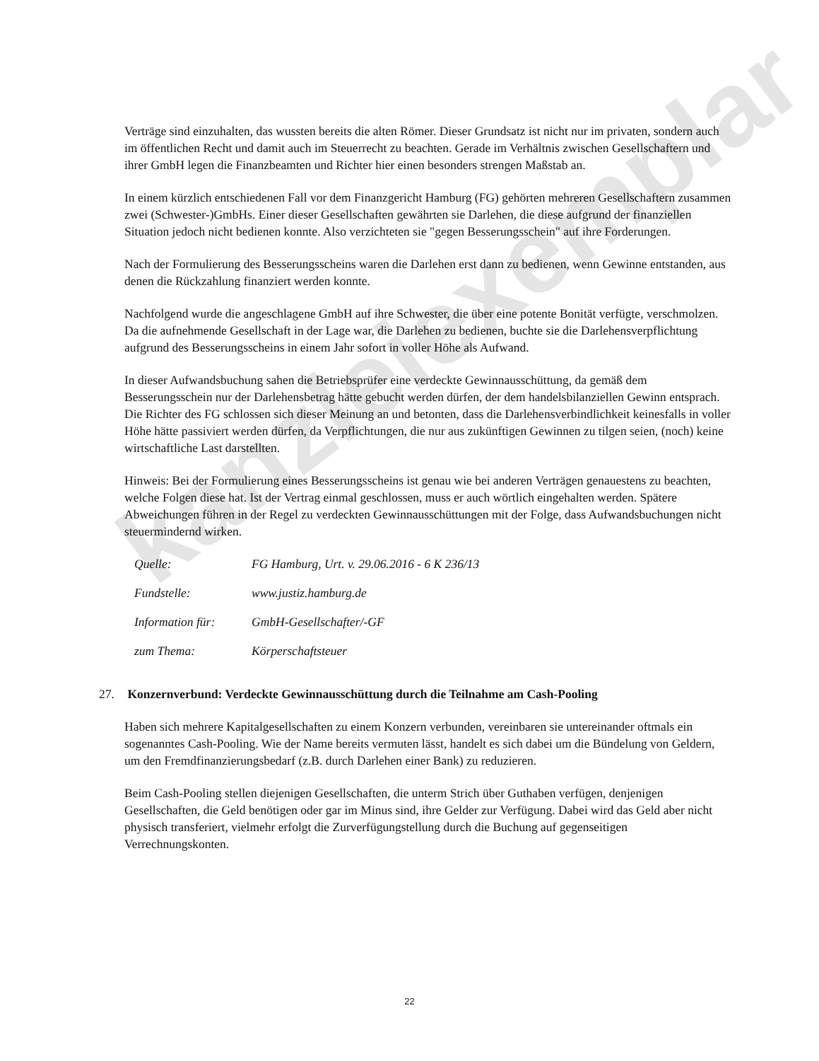kanzleiexemplar
Verträge sind einzuhalten, das wussten bereits die alten Römer. Dieser Grundsatz ist nicht nur im privaten, sondern auch im öffentlichen Recht und damit auch im Steuerrecht zu beachten. Gerade im Verhältnis zwischen Gesellschaftern und ihrer GmbH legen die Finanzbeamten und Richter hier einen besonders strengen Maßstab an.
In einem kürzlich entschiedenen Fall vor dem Finanzgericht Hamburg (FG) gehörten mehreren Gesellschaftern zusammen zwei (Schwester-)GmbHs. Einer dieser Gesellschaften gewährten sie Darlehen, die diese aufgrund der finanziellen Situation jedoch nicht bedienen konnte. Also verzichteten sie "gegen Besserungsschein" auf ihre Forderungen.
Nach der Formulierung des Besserungsscheins waren die Darlehen erst dann zu bedienen, wenn Gewinne entstanden, aus denen die Rückzahlung finanziert werden konnte.
Nachfolgend wurde die angeschlagene GmbH auf ihre Schwester, die über eine potente Bonität verfügte, verschmolzen. Da die aufnehmende Gesellschaft in der Lage war, die Darlehen zu bedienen, buchte sie die Darlehensverpflichtung aufgrund des Besserungsscheins in einem Jahr sofort in voller Höhe als Aufwand.
In dieser Aufwandsbuchung sahen die Betriebsprüfer eine verdeckte Gewinnausschüttung, da gemäß dem Besserungsschein nur der Darlehensbetrag hätte gebucht werden dürfen, der dem handelsbilanziellen Gewinn entsprach. Die Richter des FG schlossen sich dieser Meinung an und betonten, dass die Darlehensverbindlichkeit keinesfalls in voller Höhe hätte passiviert werden dürfen, da Verpflichtungen, die nur aus zukünftigen Gewinnen zu tilgen seien, (noch) keine wirtschaftliche Last darstellten.
Hinweis: Bei der Formulierung eines Besserungsscheins ist genau wie bei anderen Verträgen genauestens zu beachten, welche Folgen diese hat. Ist der Vertrag einmal geschlossen, muss er auch wörtlich eingehalten werden. Spätere Abweichungen führen in der Regel zu verdeckten Gewinnausschüttungen mit der Folge, dass Aufwandsbuchungen nicht steuermindernd wirken.
Quelle: FG Hamburg, Urt. v. 29.06.2016 - 6 K 236/13
Fundstelle: www.justiz.hamburg.de
Information für: GmbH-Gesellschafter/-GF
zum Thema: Körperschaftsteuer
27. Konzernverbund: Verdeckte Gewinnausschüttung durch die Teilnahme am Cash-Pooling
Haben sich mehrere Kapitalgesellschaften zu einem Konzern verbunden, vereinbaren sie untereinander oftmals ein sogenanntes Cash-Pooling. Wie der Name bereits vermuten lässt, handelt es sich dabei um die Bündelung von Geldern, um den Fremdfinanzierungsbedarf (z.B. durch Darlehen einer Bank) zu reduzieren.
Beim Cash-Pooling stellen diejenigen Gesellschaften, die unterm Strich über Guthaben verfügen, denjenigen Gesellschaften, die Geld benötigen oder gar im Minus sind, ihre Gelder zur Verfügung. Dabei wird das Geld aber nicht physisch transferiert, vielmehr erfolgt die Zurverfügungstellung durch die Buchung auf gegenseitigen Verrechnungskonten.
22